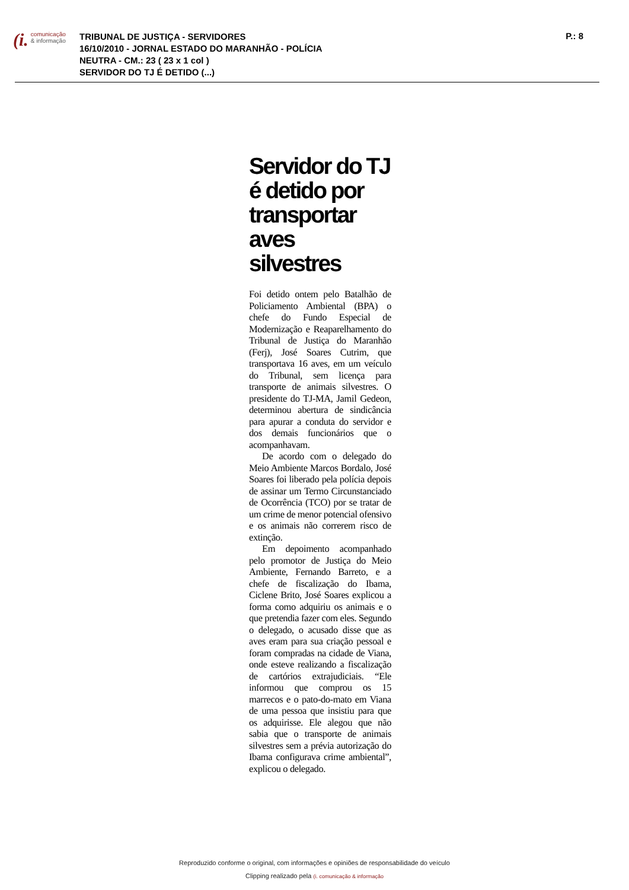(i. comunicação
& informação
TRIBUNAL DE JUSTIÇA - SERVIDORES
16/10/2010 - JORNAL ESTADO DO MARANHÃO - POLÍCIA
NEUTRA - CM.: 23 ( 23 x 1 col )
SERVIDOR DO TJ É DETIDO (...)
P.: 8
Servidor do TJ é detido por transportar aves silvestres
Foi detido ontem pelo Batalhão de Policiamento Ambiental (BPA) o chefe do Fundo Especial de Modernização e Reaparelhamento do Tribunal de Justiça do Maranhão (Ferj), José Soares Cutrim, que transportava 16 aves, em um veículo do Tribunal, sem licença para transporte de animais silvestres. O presidente do TJ-MA, Jamil Gedeon, determinou abertura de sindicância para apurar a conduta do servidor e dos demais funcionários que o acompanhavam.
De acordo com o delegado do Meio Ambiente Marcos Bordalo, José Soares foi liberado pela polícia depois de assinar um Termo Circunstanciado de Ocorrência (TCO) por se tratar de um crime de menor potencial ofensivo e os animais não correrem risco de extinção.
Em depoimento acompanhado pelo promotor de Justiça do Meio Ambiente, Fernando Barreto, e a chefe de fiscalização do Ibama, Ciclene Brito, José Soares explicou a forma como adquiriu os animais e o que pretendia fazer com eles. Segundo o delegado, o acusado disse que as aves eram para sua criação pessoal e foram compradas na cidade de Viana, onde esteve realizando a fiscalização de cartórios extrajudiciais. “Ele informou que comprou os 15 marrecos e o pato-do-mato em Viana de uma pessoa que insistiu para que os adquirisse. Ele alegou que não sabia que o transporte de animais silvestres sem a prévia autorização do Ibama configurava crime ambiental”, explicou o delegado.
Reproduzido conforme o original, com informações e opiniões de responsabilidade do veículo
Clipping realizado pela (i. comunicação & informação